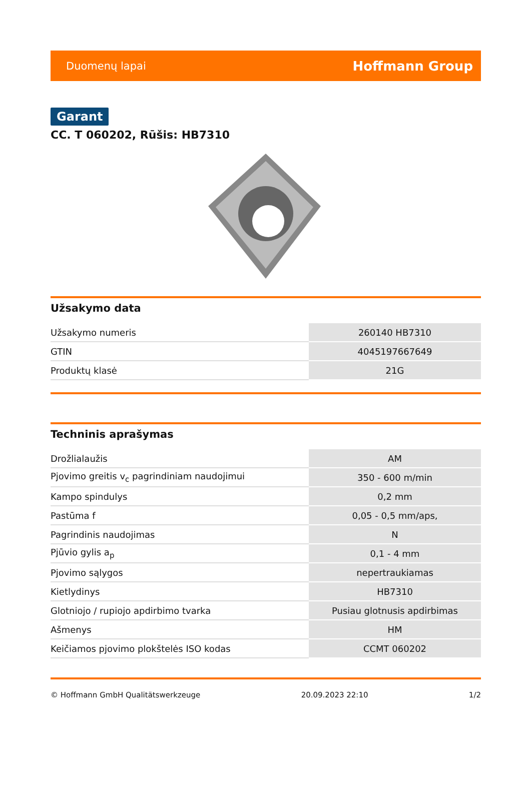Duomenų lapai Hoffmann Group
Garant
CC. T 060202, Rūšis: HB7310
Užsakymo data
| Užsakymo numeris | 260140 HB7310 |
| GTIN | 4045197667649 |
| Produktų klasė | 21G |
Techninis aprašymas
| Drožlialaužis | AM |
| Pjovimo greitis v<sub>c</sub> pagrindiniam naudojimui | 350 - 600 m/min |
| Kampo spindulys | 0,2 mm |
| Pastūma f | 0,05 - 0,5 mm/aps, |
| Pagrindinis naudojimas | N |
| Pjūvio gylis a<sub>p</sub> | 0,1 - 4 mm |
| Pjovimo sąlygos | nepertraukiamas |
| Kietlydinys | HB7310 |
| Glotniojo / rupiojo apdirbimo tvarka | Pusiau glotnusis apdirbimas |
| Ašmenys | HM |
| Keičiamos pjovimo plokštelės ISO kodas | CCMT 060202 |
© Hoffmann GmbH Qualitätswerkzeuge 20.09.2023 22:10 1/2